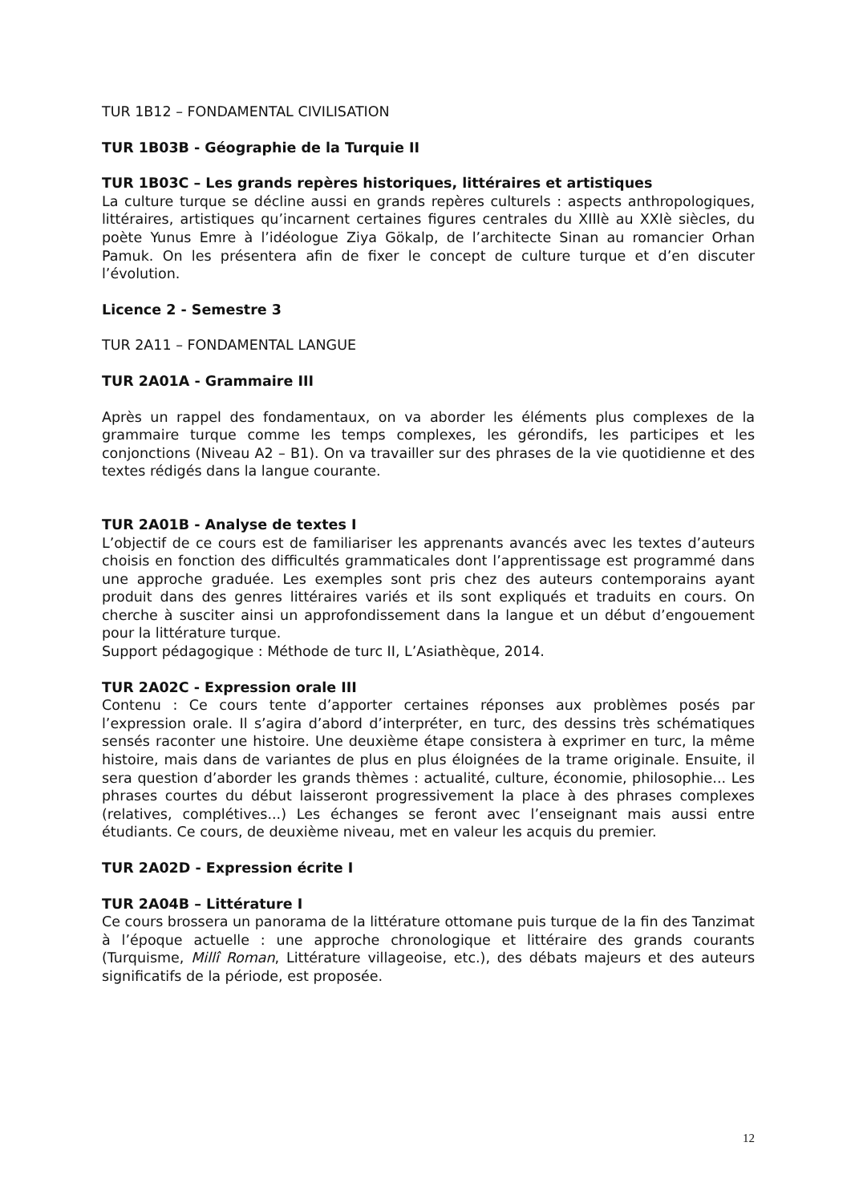TUR 1B12 – FONDAMENTAL CIVILISATION
TUR 1B03B - Géographie de la Turquie II
TUR 1B03C – Les grands repères historiques, littéraires et artistiques
La culture turque se décline aussi en grands repères culturels : aspects anthropologiques, littéraires, artistiques qu’incarnent certaines figures centrales du XIIIè au XXIè siècles, du poète Yunus Emre à l’idéologue Ziya Gökalp, de l’architecte Sinan au romancier Orhan Pamuk. On les présentera afin de fixer le concept de culture turque et d’en discuter l’évolution.
Licence 2 - Semestre 3
TUR 2A11 – FONDAMENTAL LANGUE
TUR 2A01A - Grammaire III
Après un rappel des fondamentaux, on va aborder les éléments plus complexes de la grammaire turque comme les temps complexes, les gérondifs, les participes et les conjonctions (Niveau A2 – B1). On va travailler sur des phrases de la vie quotidienne et des textes rédigés dans la langue courante.
TUR 2A01B - Analyse de textes I
L’objectif de ce cours est de familiariser les apprenants avancés avec les textes d’auteurs choisis en fonction des difficultés grammaticales dont l’apprentissage est programmé dans une approche graduée. Les exemples sont pris chez des auteurs contemporains ayant produit dans des genres littéraires variés et ils sont expliqués et traduits en cours. On cherche à susciter ainsi un approfondissement dans la langue et un début d’engouement pour la littérature turque.
Support pédagogique : Méthode de turc II, L’Asiathèque, 2014.
TUR 2A02C - Expression orale III
Contenu : Ce cours tente d’apporter certaines réponses aux problèmes posés par l’expression orale. Il s’agira d’abord d’interpréter, en turc, des dessins très schématiques sensés raconter une histoire. Une deuxième étape consistera à exprimer en turc, la même histoire, mais dans de variantes de plus en plus éloignées de la trame originale. Ensuite, il sera question d’aborder les grands thèmes : actualité, culture, économie, philosophie... Les phrases courtes du début laisseront progressivement la place à des phrases complexes (relatives, complétives...) Les échanges se feront avec l’enseignant mais aussi entre étudiants. Ce cours, de deuxième niveau, met en valeur les acquis du premier.
TUR 2A02D - Expression écrite I
TUR 2A04B – Littérature I
Ce cours brossera un panorama de la littérature ottomane puis turque de la fin des Tanzimat à l’époque actuelle : une approche chronologique et littéraire des grands courants (Turquisme, Millî Roman, Littérature villageoise, etc.), des débats majeurs et des auteurs significatifs de la période, est proposée.
12